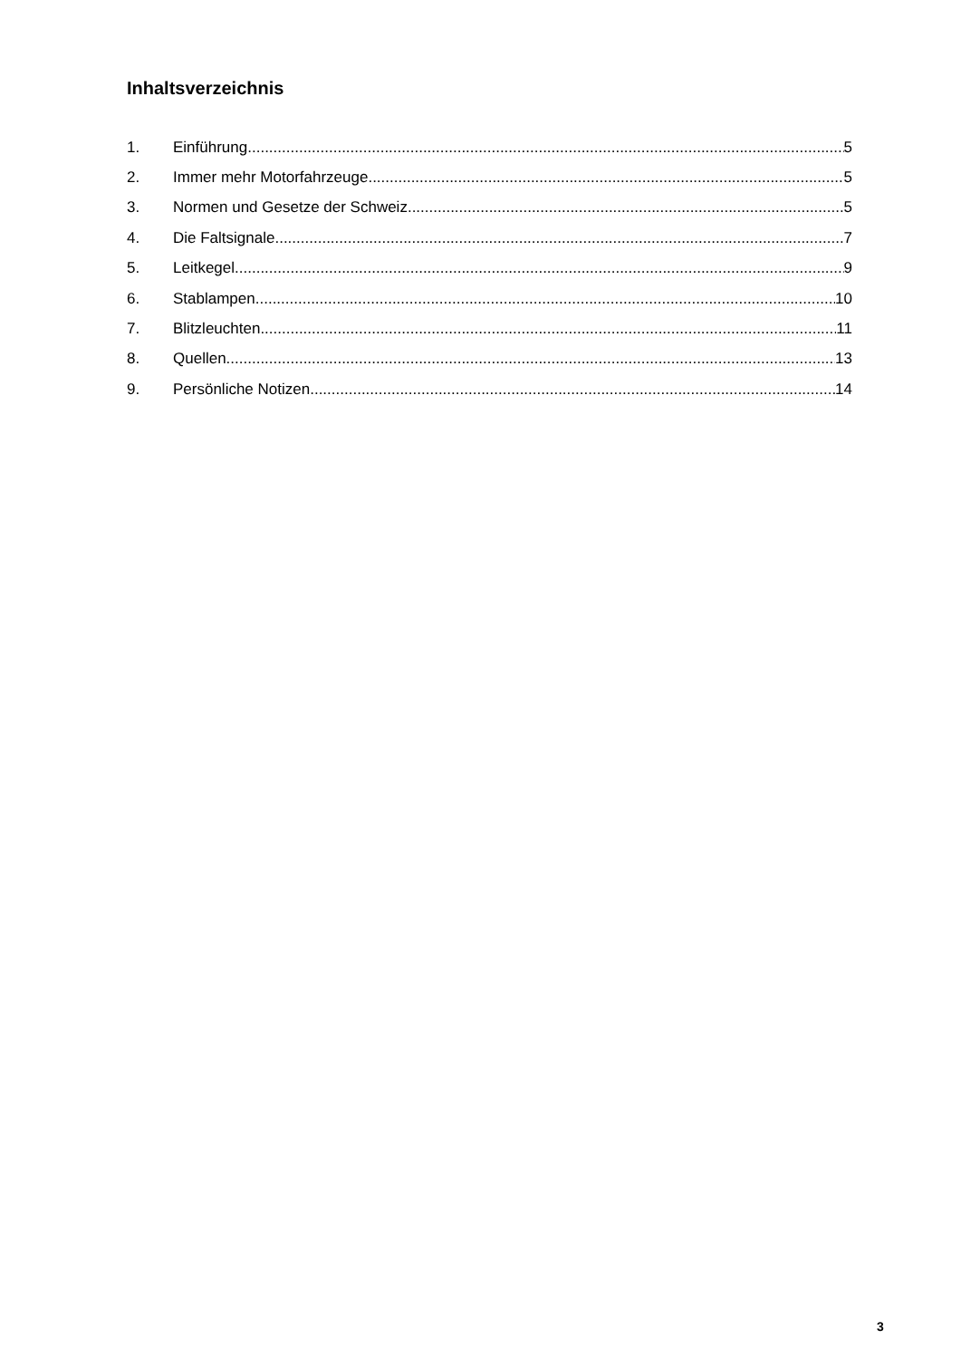Inhaltsverzeichnis
1. Einführung 5
2. Immer mehr Motorfahrzeuge 5
3. Normen und Gesetze der Schweiz 5
4. Die Faltsignale 7
5. Leitkegel 9
6. Stablampen 10
7. Blitzleuchten 11
8. Quellen 13
9. Persönliche Notizen 14
3